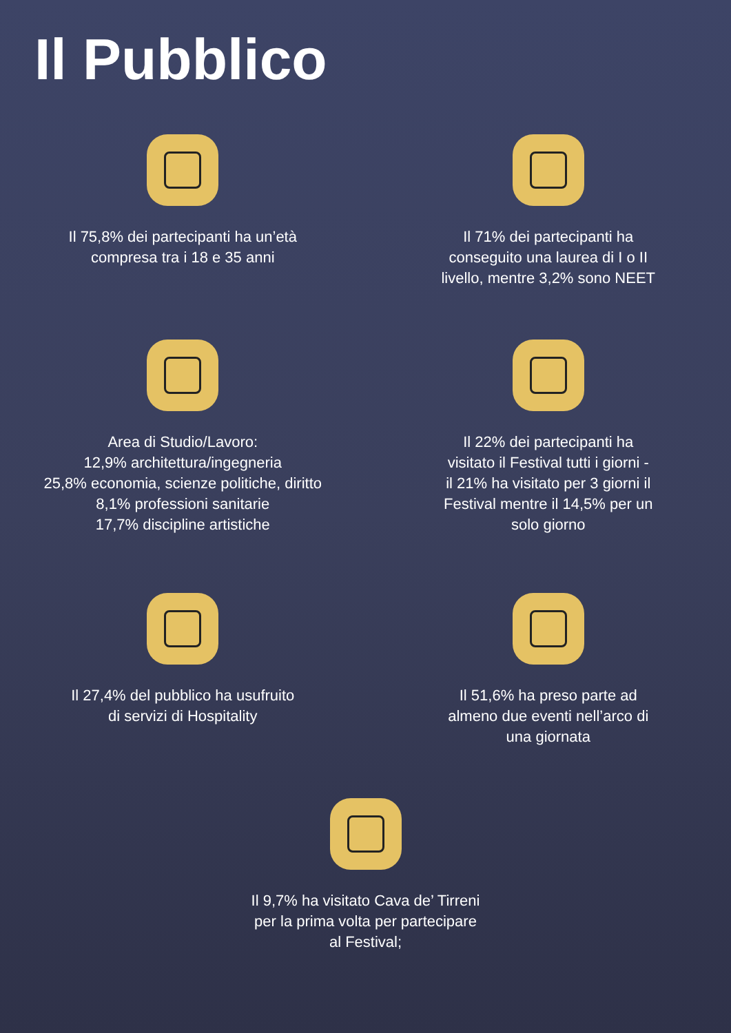Il Pubblico
Il 75,8% dei partecipanti ha un’età
compresa tra i 18 e 35 anni
Il 71% dei partecipanti ha
conseguito una laurea di I o II
livello, mentre 3,2% sono NEET
Area di Studio/Lavoro:
12,9% architettura/ingegneria
25,8% economia, scienze politiche, diritto
8,1% professioni sanitarie
17,7% discipline artistiche
Il 22% dei partecipanti ha
visitato il Festival tutti i giorni -
il 21% ha visitato per 3 giorni il
Festival mentre il 14,5% per un
solo giorno
Il 27,4% del pubblico ha usufruito
di servizi di Hospitality
Il 51,6% ha preso parte ad
almeno due eventi nell’arco di
una giornata
Il 9,7% ha visitato Cava de’ Tirreni
per la prima volta per partecipare
al Festival;